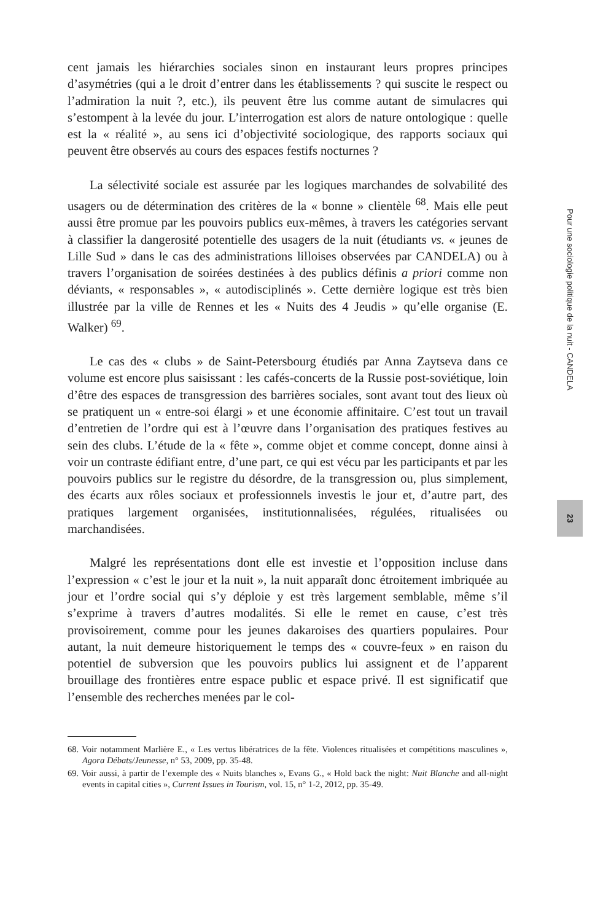cent jamais les hiérarchies sociales sinon en instaurant leurs propres principes d’asymétries (qui a le droit d’entrer dans les établissements ? qui suscite le respect ou l’admiration la nuit ?, etc.), ils peuvent être lus comme autant de simulacres qui s’estompent à la levée du jour. L’interrogation est alors de nature ontologique : quelle est la « réalité », au sens ici d’objectivité sociologique, des rapports sociaux qui peuvent être observés au cours des espaces festifs nocturnes ?
La sélectivité sociale est assurée par les logiques marchandes de solvabilité des usagers ou de détermination des critères de la « bonne » clientèle <sup>68</sup>. Mais elle peut aussi être promue par les pouvoirs publics eux-mêmes, à travers les catégories servant à classifier la dangerosité potentielle des usagers de la nuit (étudiants vs. « jeunes de Lille Sud » dans le cas des administrations lilloises observées par CANDELA) ou à travers l’organisation de soirées destinées à des publics définis a priori comme non déviants, « responsables », « autodisciplinés ». Cette dernière logique est très bien illustrée par la ville de Rennes et les « Nuits des 4 Jeudis » qu’elle organise (E. Walker) <sup>69</sup>.
Le cas des « clubs » de Saint-Petersbourg étudiés par Anna Zaytseva dans ce volume est encore plus saisissant : les cafés-concerts de la Russie post-soviétique, loin d’être des espaces de transgression des barrières sociales, sont avant tout des lieux où se pratiquent un « entre-soi élargi » et une économie affinitaire. C’est tout un travail d’entretien de l’ordre qui est à l’œuvre dans l’organisation des pratiques festives au sein des clubs. L’étude de la « fête », comme objet et comme concept, donne ainsi à voir un contraste édifiant entre, d’une part, ce qui est vécu par les participants et par les pouvoirs publics sur le registre du désordre, de la transgression ou, plus simplement, des écarts aux rôles sociaux et professionnels investis le jour et, d’autre part, des pratiques largement organisées, institutionnalisées, régulées, ritualisées ou marchandisées.
Malgré les représentations dont elle est investie et l’opposition incluse dans l’expression « c’est le jour et la nuit », la nuit apparaît donc étroitement imbriquée au jour et l’ordre social qui s’y déploie y est très largement semblable, même s’il s’exprime à travers d’autres modalités. Si elle le remet en cause, c’est très provisoirement, comme pour les jeunes dakaroises des quartiers populaires. Pour autant, la nuit demeure historiquement le temps des « couvre-feux » en raison du potentiel de subversion que les pouvoirs publics lui assignent et de l’apparent brouillage des frontières entre espace public et espace privé. Il est significatif que l’ensemble des recherches menées par le col-
68. Voir notamment Marlière E., « Les vertus libératrices de la fête. Violences ritualisées et compétitions masculines », Agora Débats/Jeunesse, n° 53, 2009, pp. 35-48.
69. Voir aussi, à partir de l’exemple des « Nuits blanches », Evans G., « Hold back the night: Nuit Blanche and all-night events in capital cities », Current Issues in Tourism, vol. 15, n° 1-2, 2012, pp. 35-49.
Pour une sociologie politique de la nuit - CANDELA
23